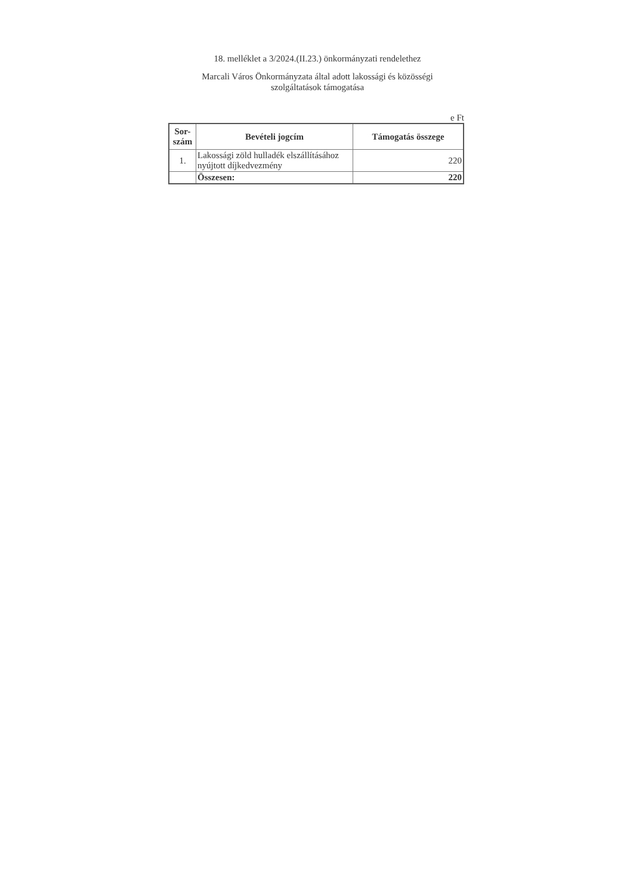18. melléklet a 3/2024.(II.23.) önkormányzati rendelethez
Marcali Város Önkormányzata által adott lakossági és közösségi
szolgáltatások támogatása
e Ft
| Sor- szám | Bevételi jogcím | Támogatás összege |
| --- | --- | --- |
| 1. | Lakossági zöld hulladék elszállításához nyújtott díjkedvezmény | 220 |
| | Összesen: | 220 |